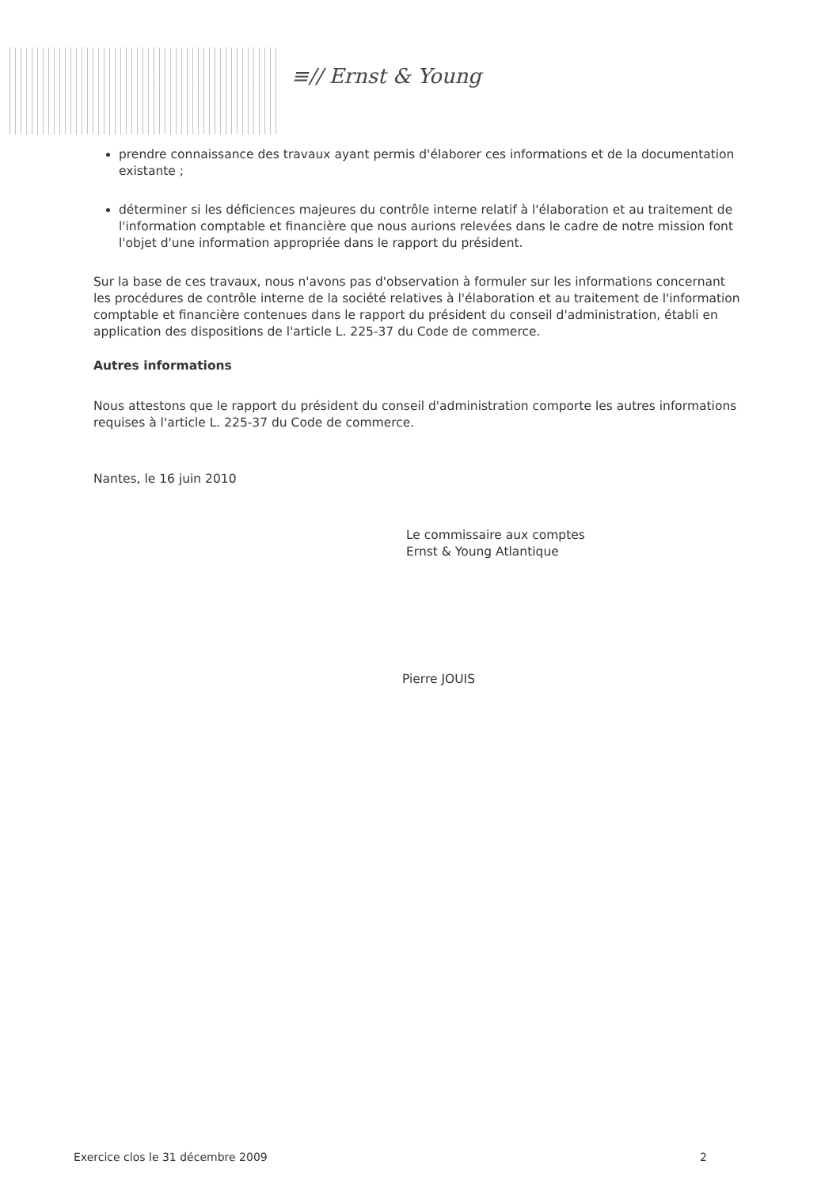≡// Ernst & Young
prendre connaissance des travaux ayant permis d'élaborer ces informations et de la documentation existante ;
déterminer si les déficiences majeures du contrôle interne relatif à l'élaboration et au traitement de l'information comptable et financière que nous aurions relevées dans le cadre de notre mission font l'objet d'une information appropriée dans le rapport du président.
Sur la base de ces travaux, nous n'avons pas d'observation à formuler sur les informations concernant les procédures de contrôle interne de la société relatives à l'élaboration et au traitement de l'information comptable et financière contenues dans le rapport du président du conseil d'administration, établi en application des dispositions de l'article L. 225-37 du Code de commerce.
Autres informations
Nous attestons que le rapport du président du conseil d'administration comporte les autres informations requises à l'article L. 225-37 du Code de commerce.
Nantes, le 16 juin 2010
Le commissaire aux comptes
Ernst & Young Atlantique
Pierre JOUIS
Exercice clos le 31 décembre 2009 2